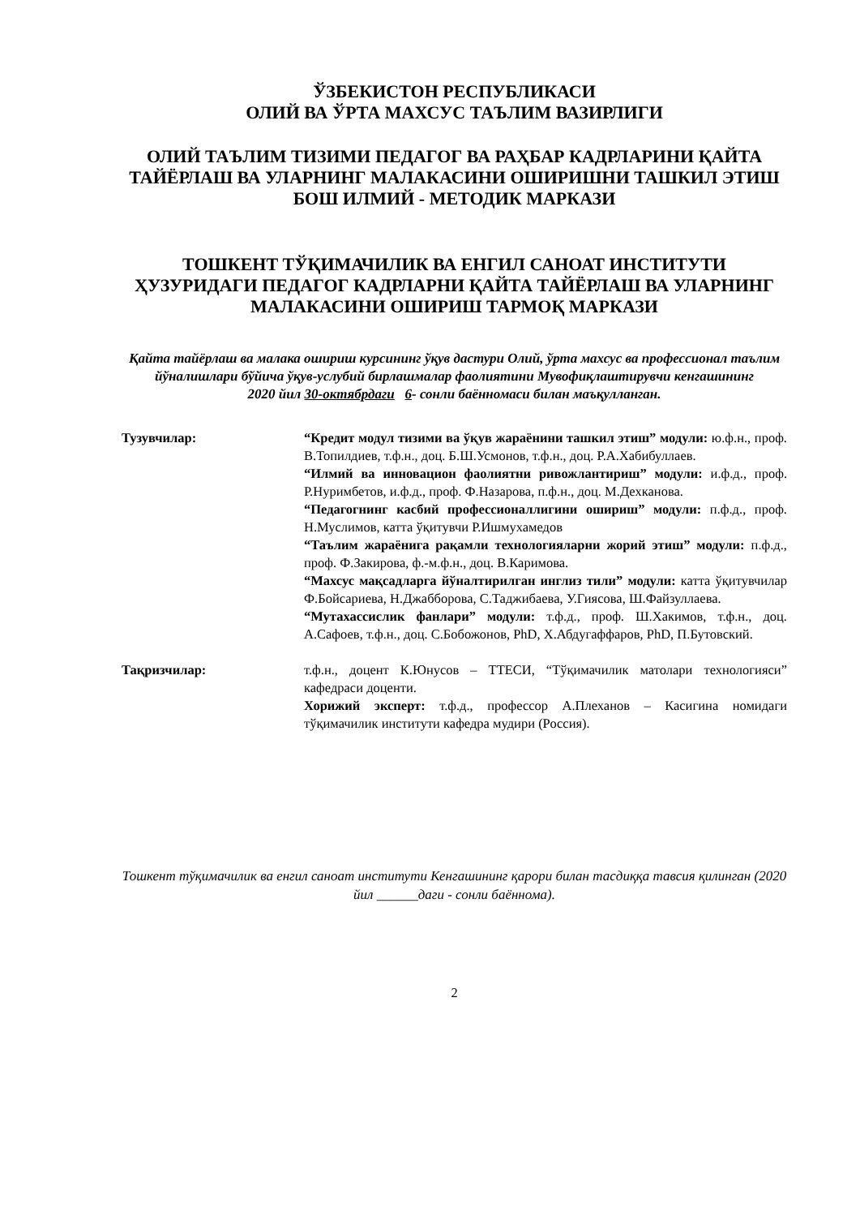ЎЗБЕКИСТОН РЕСПУБЛИКАСИ
ОЛИЙ ВА ЎРТА МАХСУС ТАЪЛИМ ВАЗИРЛИГИ
ОЛИЙ ТАЪЛИМ ТИЗИМИ ПЕДАГОГ ВА РАҲБАР КАДРЛАРИНИ ҚАЙТА ТАЙЁРЛАШ ВА УЛАРНИНГ МАЛАКАСИНИ ОШИРИШНИ ТАШКИЛ ЭТИШ БОШ ИЛМИЙ - МЕТОДИК МАРКАЗИ
ТОШКЕНТ ТЎҚИМАЧИЛИК ВА ЕНГИЛ САНОАТ ИНСТИТУТИ ҲУЗУРИДАГИ ПЕДАГОГ КАДРЛАРНИ ҚАЙТА ТАЙЁРЛАШ ВА УЛАРНИНГ МАЛАКАСИНИ ОШИРИШ ТАРМОҚ МАРКАЗИ
Қайта тайёрлаш ва малака ошириш курсининг ўқув дастури Олий, ўрта махсус ва профессионал таълим йўналишлари бўйича ўқув-услубий бирлашмалар фаолиятини Мувофиқлаштирувчи кенгашининг
2020 йил 30-октябрдаги 6- сонли баённомаси билан маъқулланган.
Тузувчилар: “Кредит модул тизими ва ўқув жараёнини ташкил этиш” модули: ю.ф.н., проф. В.Топилдиев, т.ф.н., доц. Б.Ш.Усмонов, т.ф.н., доц. Р.А.Хабибуллаев.
“Илмий ва инновацион фаолиятни ривожлантириш” модули: и.ф.д., проф. Р.Нуримбетов, и.ф.д., проф. Ф.Назарова, п.ф.н., доц. М.Дехканова.
“Педагогнинг касбий профессионаллигини ошириш” модули: п.ф.д., проф. Н.Муслимов, катта ўқитувчи Р.Ишмухамедов
“Таълим жараёнига рақамли технологияларни жорий этиш” модули: п.ф.д., проф. Ф.Закирова, ф.-м.ф.н., доц. В.Каримова.
“Махсус мақсадларга йўналтирилган инглиз тили” модули: катта ўқитувчилар Ф.Бойсариева, Н.Джабборова, С.Таджибаева, У.Гиясова, Ш.Файзуллаева.
“Мутахассислик фанлари” модули: т.ф.д., проф. Ш.Хакимов, т.ф.н., доц. А.Сафоев, т.ф.н., доц. С.Бобожонов, PhD, Х.Абдугаффаров, PhD, П.Бутовский.
Тақризчилар: т.ф.н., доцент К.Юнусов – ТТЕСИ, “Тўқимачилик матолари технологияси” кафедраси доценти.
Хорижий эксперт: т.ф.д., профессор А.Плеханов – Касигина номидаги тўқимачилик институти кафедра мудири (Россия).
Тошкент тўқимачилик ва енгил саноат институти Кенгашининг қарори билан тасдиққа тавсия қилинган (2020 йил ______даги - сонли баённома).
2